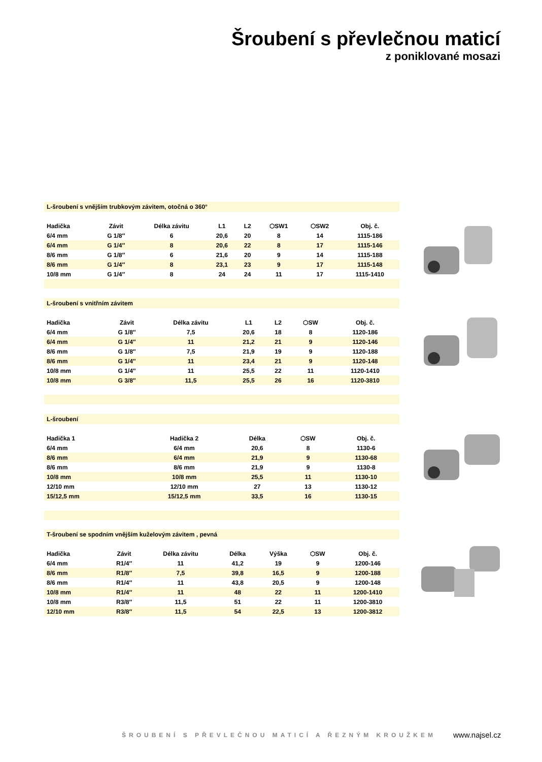Šroubení s převlečnou maticí
z poniklované mosazi
L-šroubení s vnějším trubkovým závitem, otočná o 360°
| Hadička | Závit | Délka závitu | L1 | L2 | ⬡SW1 | ⬡SW2 | Obj. č. |
| --- | --- | --- | --- | --- | --- | --- | --- |
| 6/4 mm | G 1/8″ | 6 | 20,6 | 20 | 8 | 14 | 1115-186 |
| 6/4 mm | G 1/4″ | 8 | 20,6 | 22 | 8 | 17 | 1115-146 |
| 8/6 mm | G 1/8″ | 6 | 21,6 | 20 | 9 | 14 | 1115-188 |
| 8/6 mm | G 1/4″ | 8 | 23,1 | 23 | 9 | 17 | 1115-148 |
| 10/8 mm | G 1/4″ | 8 | 24 | 24 | 11 | 17 | 1115-1410 |
L-šroubení s vnitřním závitem
| Hadička | Závit | Délka závitu | L1 | L2 | ⬡SW | Obj. č. |
| --- | --- | --- | --- | --- | --- | --- |
| 6/4 mm | G 1/8″ | 7,5 | 20,6 | 18 | 8 | 1120-186 |
| 6/4 mm | G 1/4″ | 11 | 21,2 | 21 | 9 | 1120-146 |
| 8/6 mm | G 1/8″ | 7,5 | 21,9 | 19 | 9 | 1120-188 |
| 8/6 mm | G 1/4″ | 11 | 23,4 | 21 | 9 | 1120-148 |
| 10/8 mm | G 1/4″ | 11 | 25,5 | 22 | 11 | 1120-1410 |
| 10/8 mm | G 3/8″ | 11,5 | 25,5 | 26 | 16 | 1120-3810 |
L-šroubení
| Hadička 1 | Hadička 2 | Délka | ⬡SW | Obj. č. |
| --- | --- | --- | --- | --- |
| 6/4 mm | 6/4 mm | 20,6 | 8 | 1130-6 |
| 8/6 mm | 6/4 mm | 21,9 | 9 | 1130-68 |
| 8/6 mm | 8/6 mm | 21,9 | 9 | 1130-8 |
| 10/8 mm | 10/8 mm | 25,5 | 11 | 1130-10 |
| 12/10 mm | 12/10 mm | 27 | 13 | 1130-12 |
| 15/12,5 mm | 15/12,5 mm | 33,5 | 16 | 1130-15 |
T-šroubení se spodním vnějším kuželovým závitem , pevná
| Hadička | Závit | Délka závitu | Délka | Výška | ⬡SW | Obj. č. |
| --- | --- | --- | --- | --- | --- | --- |
| 6/4 mm | R1/4″ | 11 | 41,2 | 19 | 9 | 1200-146 |
| 8/6 mm | R1/8″ | 7,5 | 39,8 | 16,5 | 9 | 1200-188 |
| 8/6 mm | R1/4″ | 11 | 43,8 | 20,5 | 9 | 1200-148 |
| 10/8 mm | R1/4″ | 11 | 48 | 22 | 11 | 1200-1410 |
| 10/8 mm | R3/8″ | 11,5 | 51 | 22 | 11 | 1200-3810 |
| 12/10 mm | R3/8″ | 11,5 | 54 | 22,5 | 13 | 1200-3812 |
ŠROUBENÍ S PŘEVLEČNOU MATICÍ A ŘEZNÝM KROUŽKEM
www.najsel.cz